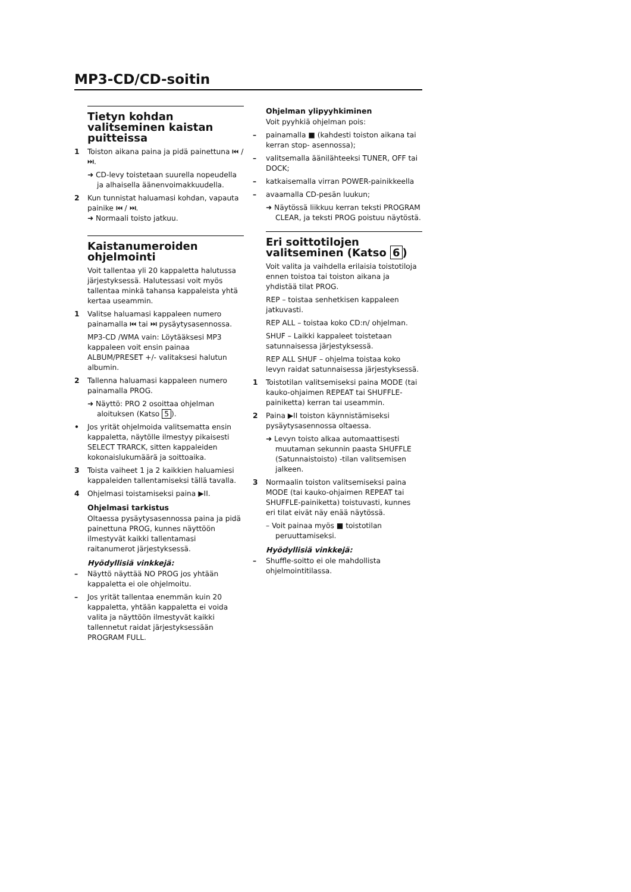MP3-CD/CD-soitin
Tietyn kohdan valitseminen kaistan puitteissa
1 Toiston aikana paina ja pidä painettuna ⏮ / ⏭.
➜ CD-levy toistetaan suurella nopeudella ja alhaisella äänenvoimakkuudella.
2 Kun tunnistat haluamasi kohdan, vapauta painike ⏮ / ⏭.
➜ Normaali toisto jatkuu.
Kaistanumeroiden ohjelmointi
Voit tallentaa yli 20 kappaletta halutussa järjestyksessä. Halutessasi voit myös tallentaa minkä tahansa kappaleista yhtä kertaa useammin.
1 Valitse haluamasi kappaleen numero painamalla ⏮ tai ⏭ pysäytysasennossa.
MP3-CD /WMA vain: Löytääksesi MP3 kappaleen voit ensin painaa ALBUM/PRESET +/- valitaksesi halutun albumin.
2 Tallenna haluamasi kappaleen numero painamalla PROG.
➜ Näyttö: PRO 2 osoittaa ohjelman aloituksen (Katso 5).
• Jos yrität ohjelmoida valitsematta ensin kappaletta, näytölle ilmestyy pikaisesti SELECT TRARCK, sitten kappaleiden kokonaislukumäärä ja soittoaika.
3 Toista vaiheet 1 ja 2 kaikkien haluamiesi kappaleiden tallentamiseksi tällä tavalla.
4 Ohjelmasi toistamiseksi paina ▶II.
Ohjelmasi tarkistus
Oltaessa pysäytysasennossa paina ja pidä painettuna PROG, kunnes näyttöön ilmestyvät kaikki tallentamasi raitanumerot järjestyksessä.
Hyödyllisiä vinkkejä:
– Näyttö näyttää NO PROG jos yhtään kappaletta ei ole ohjelmoitu.
– Jos yrität tallentaa enemmän kuin 20 kappaletta, yhtään kappaletta ei voida valita ja näyttöön ilmestyvät kaikki tallennetut raidat järjestyksessään PROGRAM FULL.
Ohjelman ylipyyhkiminen
Voit pyyhkiä ohjelman pois:
– painamalla ■ (kahdesti toiston aikana tai kerran stop- asennossa);
– valitsemalla äänilähteeksi TUNER, OFF tai DOCK;
– katkaisemalla virran POWER-painikkeella
– avaamalla CD-pesän luukun;
➜ Näytössä liikkuu kerran teksti PROGRAM CLEAR, ja teksti PROG poistuu näytöstä.
Eri soittotilojen valitseminen (Katso 6)
Voit valita ja vaihdella erilaisia toistotiloja ennen toistoa tai toiston aikana ja yhdistää tilat PROG.
REP – toistaa senhetkisen kappaleen jatkuvasti.
REP ALL – toistaa koko CD:n/ ohjelman.
SHUF – Laikki kappaleet toistetaan satunnaisessa järjestyksessä.
REP ALL SHUF – ohjelma toistaa koko levyn raidat satunnaisessa järjestyksessä.
1 Toistotilan valitsemiseksi paina MODE (tai kauko-ohjaimen REPEAT tai SHUFFLE-painiketta) kerran tai useammin.
2 Paina ▶II toiston käynnistämiseksi pysäytysasennossa oltaessa.
➜ Levyn toisto alkaa automaattisesti muutaman sekunnin paasta SHUFFLE (Satunnaistoisto) -tilan valitsemisen jalkeen.
3 Normaalin toiston valitsemiseksi paina MODE (tai kauko-ohjaimen REPEAT tai SHUFFLE-painiketta) toistuvasti, kunnes eri tilat eivät näy enää näytössä.
– Voit painaa myös ■ toistotilan peruuttamiseksi.
Hyödyllisiä vinkkejä:
– Shuffle-soitto ei ole mahdollista ohjelmointitilassa.